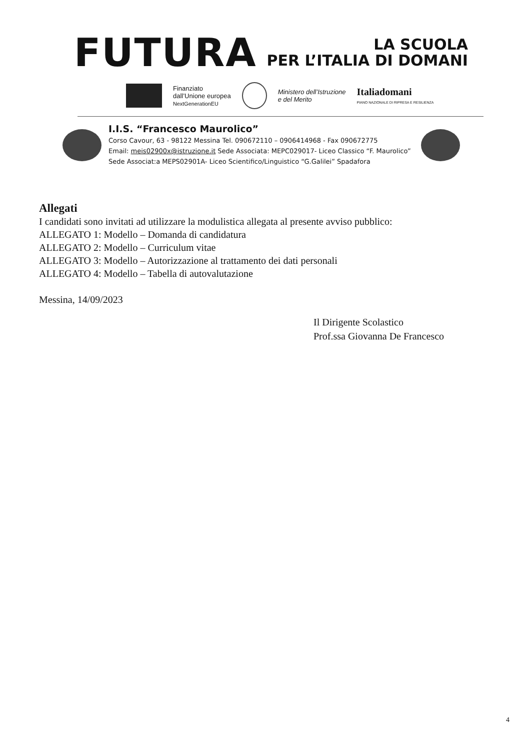FUTURA
LA SCUOLA
PER L’ITALIA DI DOMANI
Finanziato
dall’Unione europea
NextGenerationEU
Ministero dell’Istruzione
e del Merito
Italiadomani
PIANO NAZIONALE DI RIPRESA E RESILIENZA
I.I.S. “Francesco Maurolico”
Corso Cavour, 63 - 98122 Messina Tel. 090672110 – 0906414968 - Fax 090672775
Email: meis02900x@istruzione.it Sede Associata: MEPC029017- Liceo Classico “F. Maurolico”
Sede Associat:a MEPS02901A- Liceo Scientifico/Linguistico “G.Galilei” Spadafora
Allegati
I candidati sono invitati ad utilizzare la modulistica allegata al presente avviso pubblico:
ALLEGATO 1: Modello – Domanda di candidatura
ALLEGATO 2: Modello – Curriculum vitae
ALLEGATO 3: Modello – Autorizzazione al trattamento dei dati personali
ALLEGATO 4: Modello – Tabella di autovalutazione
Messina, 14/09/2023
Il Dirigente Scolastico
Prof.ssa Giovanna De Francesco
4